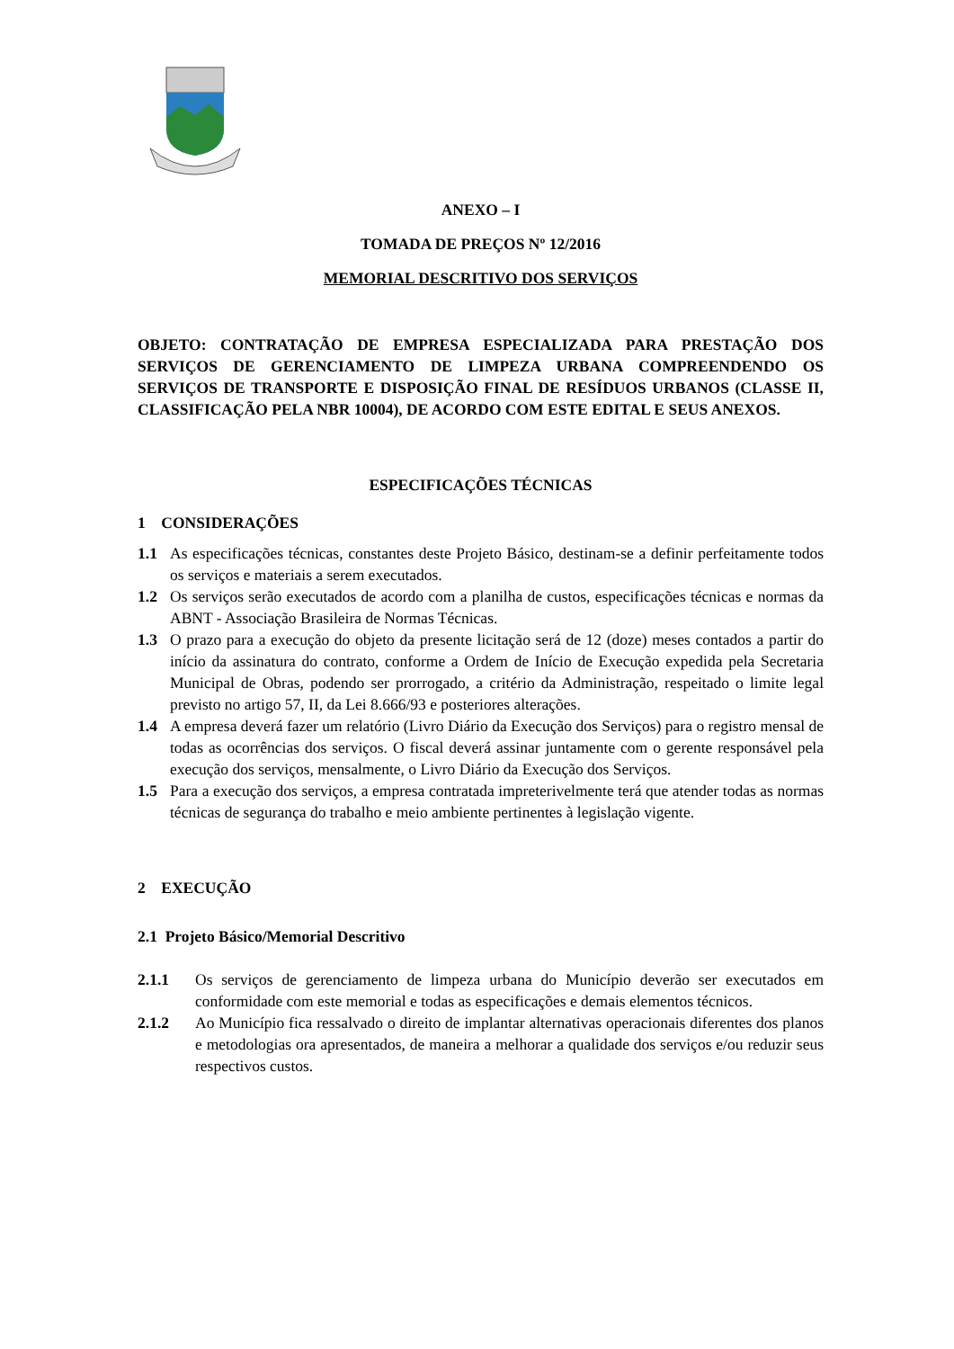ANEXO – I
TOMADA DE PREÇOS Nº 12/2016
MEMORIAL DESCRITIVO DOS SERVIÇOS
OBJETO: CONTRATAÇÃO DE EMPRESA ESPECIALIZADA PARA PRESTAÇÃO DOS SERVIÇOS DE GERENCIAMENTO DE LIMPEZA URBANA COMPREENDENDO OS SERVIÇOS DE TRANSPORTE E DISPOSIÇÃO FINAL DE RESÍDUOS URBANOS (CLASSE II, CLASSIFICAÇÃO PELA NBR 10004), DE ACORDO COM ESTE EDITAL E SEUS ANEXOS.
ESPECIFICAÇÕES TÉCNICAS
1 CONSIDERAÇÕES
1.1 As especificações técnicas, constantes deste Projeto Básico, destinam-se a definir perfeitamente todos os serviços e materiais a serem executados.
1.2 Os serviços serão executados de acordo com a planilha de custos, especificações técnicas e normas da ABNT - Associação Brasileira de Normas Técnicas.
1.3 O prazo para a execução do objeto da presente licitação será de 12 (doze) meses contados a partir do início da assinatura do contrato, conforme a Ordem de Início de Execução expedida pela Secretaria Municipal de Obras, podendo ser prorrogado, a critério da Administração, respeitado o limite legal previsto no artigo 57, II, da Lei 8.666/93 e posteriores alterações.
1.4 A empresa deverá fazer um relatório (Livro Diário da Execução dos Serviços) para o registro mensal de todas as ocorrências dos serviços. O fiscal deverá assinar juntamente com o gerente responsável pela execução dos serviços, mensalmente, o Livro Diário da Execução dos Serviços.
1.5 Para a execução dos serviços, a empresa contratada impreterivelmente terá que atender todas as normas técnicas de segurança do trabalho e meio ambiente pertinentes à legislação vigente.
2 EXECUÇÃO
2.1 Projeto Básico/Memorial Descritivo
2.1.1 Os serviços de gerenciamento de limpeza urbana do Município deverão ser executados em conformidade com este memorial e todas as especificações e demais elementos técnicos.
2.1.2 Ao Município fica ressalvado o direito de implantar alternativas operacionais diferentes dos planos e metodologias ora apresentados, de maneira a melhorar a qualidade dos serviços e/ou reduzir seus respectivos custos.